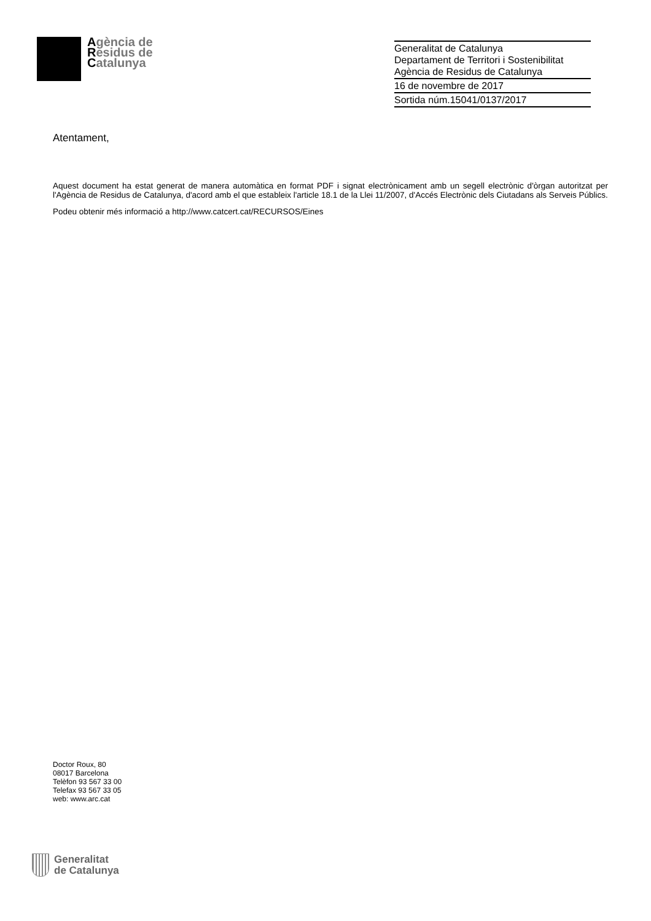Agència de
Residus de
Catalunya
Generalitat de Catalunya
Departament de Territori i Sostenibilitat
Agència de Residus de Catalunya
16 de novembre de 2017
Sortida núm.15041/0137/2017
Atentament,
Aquest document ha estat generat de manera automàtica en format PDF i signat electrònicament amb un segell electrònic d'òrgan autoritzat per l'Agència de Residus de Catalunya, d'acord amb el que estableix l'article 18.1 de la Llei 11/2007, d'Accés Electrònic dels Ciutadans als Serveis Públics.
Podeu obtenir més informació a http://www.catcert.cat/RECURSOS/Eines
Doctor Roux, 80
08017 Barcelona
Telèfon 93 567 33 00
Telefax 93 567 33 05
web: www.arc.cat
Generalitat
de Catalunya